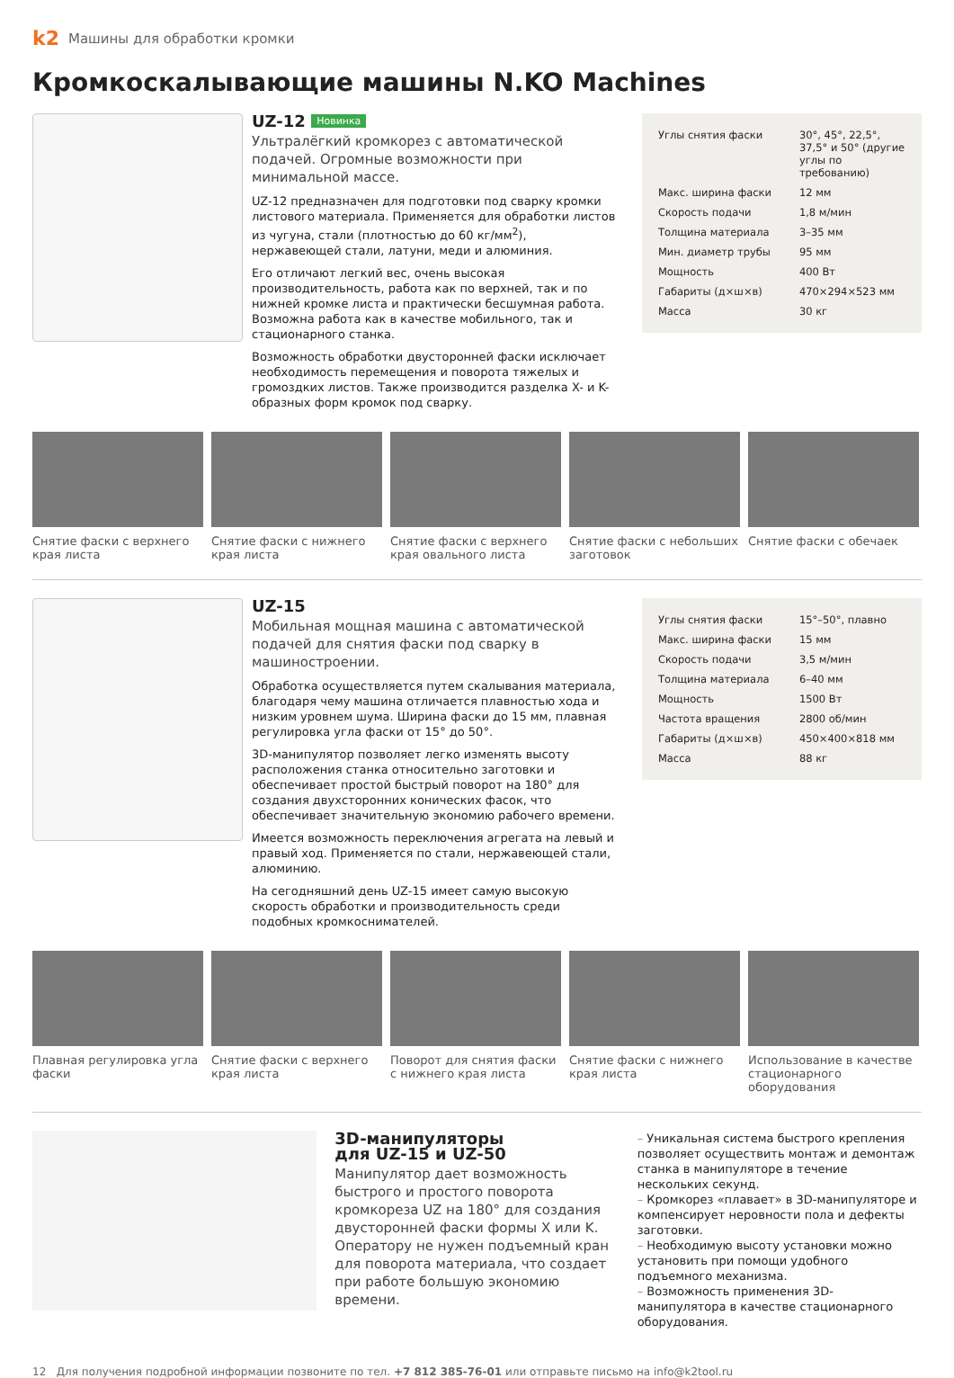k2 Машины для обработки кромки
Кромкоскалывающие машины N.KO Machines
UZ-12 Новинка
Ультралёгкий кромкорез с автоматической подачей. Огромные возможности при минимальной массе.
UZ-12 предназначен для подготовки под сварку кромки листового материала. Применяется для обработки листов из чугуна, стали (плотностью до 60 кг/мм<sup>2</sup>), нержавеющей стали, латуни, меди и алюминия.
Его отличают легкий вес, очень высокая производительность, работа как по верхней, так и по нижней кромке листа и практически бесшумная работа. Возможна работа как в качестве мобильного, так и стационарного станка.
Возможность обработки двусторонней фаски исключает необходимость перемещения и поворота тяжелых и громоздких листов. Также производится разделка X- и K-образных форм кромок под сварку.
| Углы снятия фаски | 30°, 45°, 22,5°, 37,5° и 50° (другие углы по требованию) |
| Макс. ширина фаски | 12 мм |
| Скорость подачи | 1,8 м/мин |
| Толщина материала | 3–35 мм |
| Мин. диаметр трубы | 95 мм |
| Мощность | 400 Вт |
| Габариты (д×ш×в) | 470×294×523 мм |
| Масса | 30 кг |
Снятие фаски с верхнего края листа
Снятие фаски с нижнего края листа
Снятие фаски с верхнего края овального листа
Снятие фаски с небольших заготовок
Снятие фаски с обечаек
UZ-15
Мобильная мощная машина с автоматической подачей для снятия фаски под сварку в машиностроении.
Обработка осуществляется путем скалывания материала, благодаря чему машина отличается плавностью хода и низким уровнем шума. Ширина фаски до 15 мм, плавная регулировка угла фаски от 15° до 50°.
3D-манипулятор позволяет легко изменять высоту расположения станка относительно заготовки и обеспечивает простой быстрый поворот на 180° для создания двухсторонних конических фасок, что обеспечивает значительную экономию рабочего времени.
Имеется возможность переключения агрегата на левый и правый ход. Применяется по стали, нержавеющей стали, алюминию.
На сегодняшний день UZ-15 имеет самую высокую скорость обработки и производительность среди подобных кромкоснимателей.
| Углы снятия фаски | 15°–50°, плавно |
| Макс. ширина фаски | 15 мм |
| Скорость подачи | 3,5 м/мин |
| Толщина материала | 6–40 мм |
| Мощность | 1500 Вт |
| Частота вращения | 2800 об/мин |
| Габариты (д×ш×в) | 450×400×818 мм |
| Масса | 88 кг |
Плавная регулировка угла фаски
Снятие фаски с верхнего края листа
Поворот для снятия фаски с нижнего края листа
Снятие фаски с нижнего края листа
Использование в качестве стационарного оборудования
3D-манипуляторы
для UZ-15 и UZ-50
Манипулятор дает возможность быстрого и простого поворота кромкореза UZ на 180° для создания двусторонней фаски формы X или K. Оператору не нужен подъемный кран для поворота материала, что создает при работе большую экономию времени.
– Уникальная система быстрого крепления позволяет осуществить монтаж и демонтаж станка в манипуляторе в течение нескольких секунд.
– Кромкорез «плавает» в 3D-манипуляторе и компенсирует неровности пола и дефекты заготовки.
– Необходимую высоту установки можно установить при помощи удобного подъемного механизма.
– Возможность применения 3D-манипулятора в качестве стационарного оборудования.
12 Для получения подробной информации позвоните по тел. +7 812 385-76-01 или отправьте письмо на info@k2tool.ru